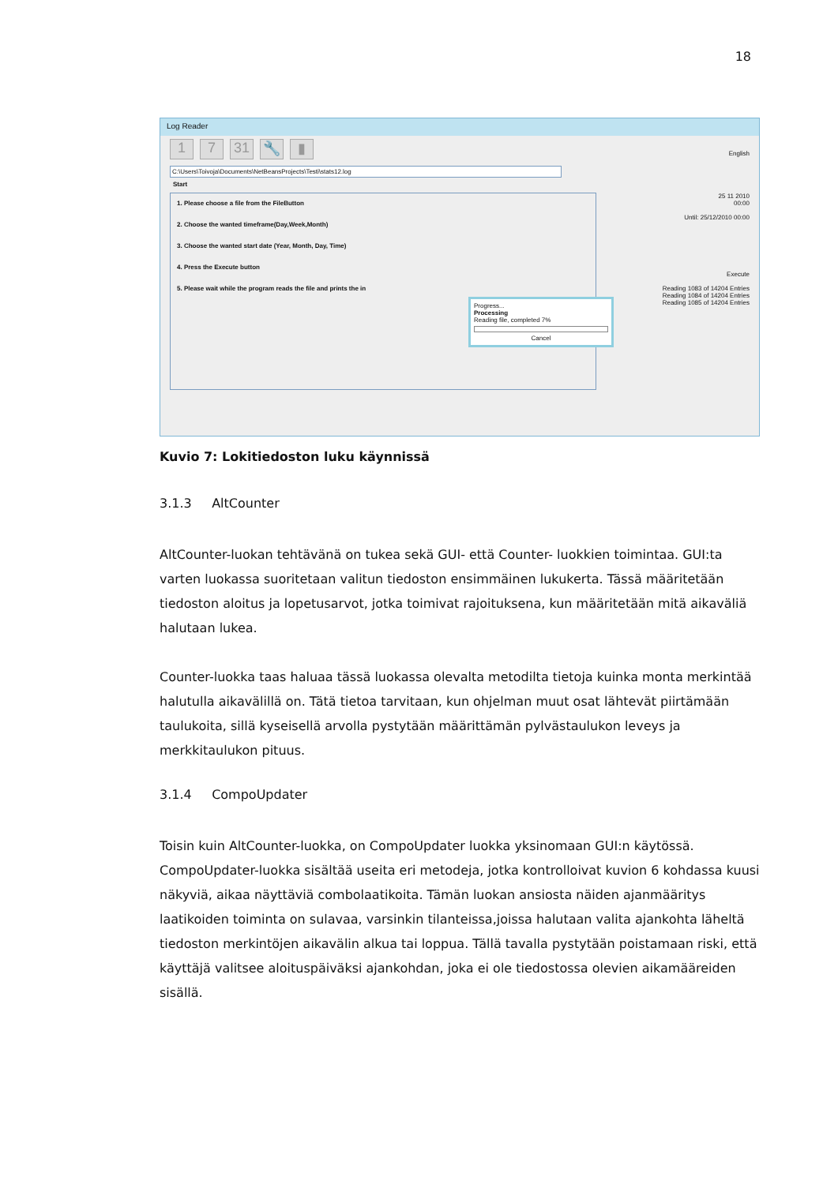18
Log Reader
1 7 31 🔧 ▮
C:\Users\Toivoja\Documents\NetBeansProjects\Testi\stats12.log
Start
1. Please choose a file from the FileButton
2. Choose the wanted timeframe(Day,Week,Month)
3. Choose the wanted start date (Year, Month, Day, Time)
4. Press the Execute button
5. Please wait while the program reads the file and prints the in
English
25 11 2010
00:00
Until: 25/12/2010 00:00
Execute
Reading 1083 of 14204 Entries
Reading 1084 of 14204 Entries
Reading 1085 of 14204 Entries
Progress...
Processing
Reading file, completed 7%
Cancel
Kuvio 7: Lokitiedoston luku käynnissä
3.1.3 AltCounter
AltCounter-luokan tehtävänä on tukea sekä GUI- että Counter- luokkien toimintaa. GUI:ta varten luokassa suoritetaan valitun tiedoston ensimmäinen lukukerta. Tässä määritetään tiedoston aloitus ja lopetusarvot, jotka toimivat rajoituksena, kun määritetään mitä aikaväliä halutaan lukea.
Counter-luokka taas haluaa tässä luokassa olevalta metodilta tietoja kuinka monta merkintää halutulla aikavälillä on. Tätä tietoa tarvitaan, kun ohjelman muut osat lähtevät piirtämään taulukoita, sillä kyseisellä arvolla pystytään määrittämän pylvästaulukon leveys ja merkkitaulukon pituus.
3.1.4 CompoUpdater
Toisin kuin AltCounter-luokka, on CompoUpdater luokka yksinomaan GUI:n käytössä. CompoUpdater-luokka sisältää useita eri metodeja, jotka kontrolloivat kuvion 6 kohdassa kuusi näkyviä, aikaa näyttäviä combolaatikoita. Tämän luokan ansiosta näiden ajanmääritys laatikoiden toiminta on sulavaa, varsinkin tilanteissa,joissa halutaan valita ajankohta läheltä tiedoston merkintöjen aikavälin alkua tai loppua. Tällä tavalla pystytään poistamaan riski, että käyttäjä valitsee aloituspäiväksi ajankohdan, joka ei ole tiedostossa olevien aikamääreiden sisällä.